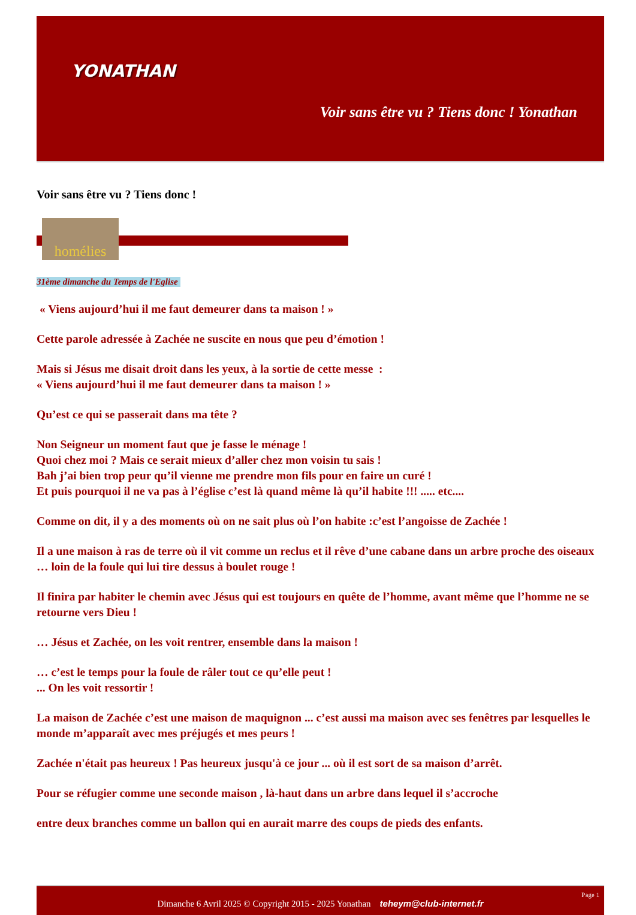YONATHAN
Voir sans être vu ? Tiens donc ! Yonathan
Voir sans être vu ? Tiens donc !
homélies
31ème dimanche du Temps de l'Eglise
« Viens aujourd’hui il me faut demeurer dans ta maison ! »
Cette parole adressée à Zachée ne suscite en nous que peu d’émotion !
Mais si Jésus me disait droit dans les yeux, à la sortie de cette messe :
« Viens aujourd’hui il me faut demeurer dans ta maison ! »
Qu’est ce qui se passerait dans ma tête ?
Non Seigneur un moment faut que je fasse le ménage !
Quoi chez moi ? Mais ce serait mieux d’aller chez mon voisin tu sais !
Bah j’ai bien trop peur qu’il vienne me prendre mon fils pour en faire un curé !
Et puis pourquoi il ne va pas à l’église c’est là quand même là qu’il habite !!! ..... etc....
Comme on dit, il y a des moments où on ne sait plus où l’on habite :c’est l’angoisse de Zachée !
Il a une maison à ras de terre où il vit comme un reclus et il rêve d’une cabane dans un arbre proche des oiseaux … loin de la foule qui lui tire dessus à boulet rouge !
Il finira par habiter le chemin avec Jésus qui est toujours en quête de l’homme, avant même que l’homme ne se retourne vers Dieu !
… Jésus et Zachée, on les voit rentrer, ensemble dans la maison !
… c’est le temps pour la foule de râler tout ce qu’elle peut !
... On les voit ressortir !
La maison de Zachée c’est une maison de maquignon ... c’est aussi ma maison avec ses fenêtres par lesquelles le monde m’apparaît avec mes préjugés et mes peurs !
Zachée n'était pas heureux ! Pas heureux jusqu'à ce jour ... où il est sort de sa maison d’arrêt.
Pour se réfugier comme une seconde maison , là-haut dans un arbre dans lequel il s’accroche
entre deux branches comme un ballon qui en aurait marre des coups de pieds des enfants.
Page 1
Dimanche 6 Avril 2025 © Copyright 2015 - 2025 Yonathan teheym@club-internet.fr